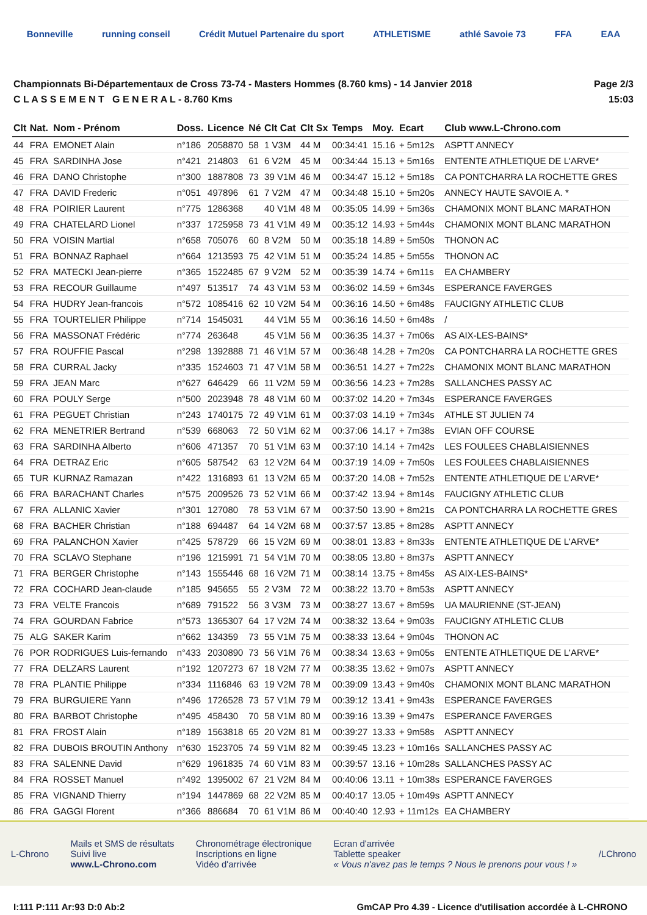Bonneville running conseil Crédit Mutuel Partenaire du sport ATHLETISME athlé Savoie 73 FFA EAA
Championnats Bi-Départementaux de Cross 73-74 - Masters Hommes (8.760 kms) - 14 Janvier 2018
C L A S S E M E N T G E N E R A L - 8.760 Kms
Page 2/3
15:03
| Clt | Nat. | Nom - Prénom | Doss. | Licence | Né | Clt Cat | Clt Sx | Temps | Moy. | Ecart | Club www.L-Chrono.com |
| --- | --- | --- | --- | --- | --- | --- | --- | --- | --- | --- | --- |
| 44 | FRA | EMONET Alain | n°186 | 2058870 | 58 | 1 V3M | 44 M | 00:34:41 | 15.16 | + 5m12s | ASPTT ANNECY |
| 45 | FRA | SARDINHA Jose | n°421 | 214803 | 61 | 6 V2M | 45 M | 00:34:44 | 15.13 | + 5m16s | ENTENTE ATHLETIQUE DE L'ARVE* |
| 46 | FRA | DANO Christophe | n°300 | 1887808 | 73 | 39 V1M | 46 M | 00:34:47 | 15.12 | + 5m18s | CA PONTCHARRA LA ROCHETTE GRES |
| 47 | FRA | DAVID Frederic | n°051 | 497896 | 61 | 7 V2M | 47 M | 00:34:48 | 15.10 | + 5m20s | ANNECY HAUTE SAVOIE A. * |
| 48 | FRA | POIRIER Laurent | n°775 | 1286368 | | 40 V1M | 48 M | 00:35:05 | 14.99 | + 5m36s | CHAMONIX MONT BLANC MARATHON |
| 49 | FRA | CHATELARD Lionel | n°337 | 1725958 | 73 | 41 V1M | 49 M | 00:35:12 | 14.93 | + 5m44s | CHAMONIX MONT BLANC MARATHON |
| 50 | FRA | VOISIN Martial | n°658 | 705076 | 60 | 8 V2M | 50 M | 00:35:18 | 14.89 | + 5m50s | THONON AC |
| 51 | FRA | BONNAZ Raphael | n°664 | 1213593 | 75 | 42 V1M | 51 M | 00:35:24 | 14.85 | + 5m55s | THONON AC |
| 52 | FRA | MATECKI Jean-pierre | n°365 | 1522485 | 67 | 9 V2M | 52 M | 00:35:39 | 14.74 | + 6m11s | EA CHAMBERY |
| 53 | FRA | RECOUR Guillaume | n°497 | 513517 | 74 | 43 V1M | 53 M | 00:36:02 | 14.59 | + 6m34s | ESPERANCE FAVERGES |
| 54 | FRA | HUDRY Jean-francois | n°572 | 1085416 | 62 | 10 V2M | 54 M | 00:36:16 | 14.50 | + 6m48s | FAUCIGNY ATHLETIC CLUB |
| 55 | FRA | TOURTELIER Philippe | n°714 | 1545031 | | 44 V1M | 55 M | 00:36:16 | 14.50 | + 6m48s | / |
| 56 | FRA | MASSONAT Frédéric | n°774 | 263648 | | 45 V1M | 56 M | 00:36:35 | 14.37 | + 7m06s | AS AIX-LES-BAINS* |
| 57 | FRA | ROUFFIE Pascal | n°298 | 1392888 | 71 | 46 V1M | 57 M | 00:36:48 | 14.28 | + 7m20s | CA PONTCHARRA LA ROCHETTE GRES |
| 58 | FRA | CURRAL Jacky | n°335 | 1524603 | 71 | 47 V1M | 58 M | 00:36:51 | 14.27 | + 7m22s | CHAMONIX MONT BLANC MARATHON |
| 59 | FRA | JEAN Marc | n°627 | 646429 | 66 | 11 V2M | 59 M | 00:36:56 | 14.23 | + 7m28s | SALLANCHES PASSY AC |
| 60 | FRA | POULY Serge | n°500 | 2023948 | 78 | 48 V1M | 60 M | 00:37:02 | 14.20 | + 7m34s | ESPERANCE FAVERGES |
| 61 | FRA | PEGUET Christian | n°243 | 1740175 | 72 | 49 V1M | 61 M | 00:37:03 | 14.19 | + 7m34s | ATHLE ST JULIEN 74 |
| 62 | FRA | MENETRIER Bertrand | n°539 | 668063 | 72 | 50 V1M | 62 M | 00:37:06 | 14.17 | + 7m38s | EVIAN OFF COURSE |
| 63 | FRA | SARDINHA Alberto | n°606 | 471357 | 70 | 51 V1M | 63 M | 00:37:10 | 14.14 | + 7m42s | LES FOULEES CHABLAISIENNES |
| 64 | FRA | DETRAZ Eric | n°605 | 587542 | 63 | 12 V2M | 64 M | 00:37:19 | 14.09 | + 7m50s | LES FOULEES CHABLAISIENNES |
| 65 | TUR | KURNAZ Ramazan | n°422 | 1316893 | 61 | 13 V2M | 65 M | 00:37:20 | 14.08 | + 7m52s | ENTENTE ATHLETIQUE DE L'ARVE* |
| 66 | FRA | BARACHANT Charles | n°575 | 2009526 | 73 | 52 V1M | 66 M | 00:37:42 | 13.94 | + 8m14s | FAUCIGNY ATHLETIC CLUB |
| 67 | FRA | ALLANIC Xavier | n°301 | 127080 | 78 | 53 V1M | 67 M | 00:37:50 | 13.90 | + 8m21s | CA PONTCHARRA LA ROCHETTE GRES |
| 68 | FRA | BACHER Christian | n°188 | 694487 | 64 | 14 V2M | 68 M | 00:37:57 | 13.85 | + 8m28s | ASPTT ANNECY |
| 69 | FRA | PALANCHON Xavier | n°425 | 578729 | 66 | 15 V2M | 69 M | 00:38:01 | 13.83 | + 8m33s | ENTENTE ATHLETIQUE DE L'ARVE* |
| 70 | FRA | SCLAVO Stephane | n°196 | 1215991 | 71 | 54 V1M | 70 M | 00:38:05 | 13.80 | + 8m37s | ASPTT ANNECY |
| 71 | FRA | BERGER Christophe | n°143 | 1555446 | 68 | 16 V2M | 71 M | 00:38:14 | 13.75 | + 8m45s | AS AIX-LES-BAINS* |
| 72 | FRA | COCHARD Jean-claude | n°185 | 945655 | 55 | 2 V3M | 72 M | 00:38:22 | 13.70 | + 8m53s | ASPTT ANNECY |
| 73 | FRA | VELTE Francois | n°689 | 791522 | 56 | 3 V3M | 73 M | 00:38:27 | 13.67 | + 8m59s | UA MAURIENNE (ST-JEAN) |
| 74 | FRA | GOURDAN Fabrice | n°573 | 1365307 | 64 | 17 V2M | 74 M | 00:38:32 | 13.64 | + 9m03s | FAUCIGNY ATHLETIC CLUB |
| 75 | ALG | SAKER Karim | n°662 | 134359 | 73 | 55 V1M | 75 M | 00:38:33 | 13.64 | + 9m04s | THONON AC |
| 76 | POR | RODRIGUES Luis-fernando | n°433 | 2030890 | 73 | 56 V1M | 76 M | 00:38:34 | 13.63 | + 9m05s | ENTENTE ATHLETIQUE DE L'ARVE* |
| 77 | FRA | DELZARS Laurent | n°192 | 1207273 | 67 | 18 V2M | 77 M | 00:38:35 | 13.62 | + 9m07s | ASPTT ANNECY |
| 78 | FRA | PLANTIE Philippe | n°334 | 1116846 | 63 | 19 V2M | 78 M | 00:39:09 | 13.43 | + 9m40s | CHAMONIX MONT BLANC MARATHON |
| 79 | FRA | BURGUIERE Yann | n°496 | 1726528 | 73 | 57 V1M | 79 M | 00:39:12 | 13.41 | + 9m43s | ESPERANCE FAVERGES |
| 80 | FRA | BARBOT Christophe | n°495 | 458430 | 70 | 58 V1M | 80 M | 00:39:16 | 13.39 | + 9m47s | ESPERANCE FAVERGES |
| 81 | FRA | FROST Alain | n°189 | 1563818 | 65 | 20 V2M | 81 M | 00:39:27 | 13.33 | + 9m58s | ASPTT ANNECY |
| 82 | FRA | DUBOIS BROUTIN Anthony | n°630 | 1523705 | 74 | 59 V1M | 82 M | 00:39:45 | 13.23 | + 10m16s | SALLANCHES PASSY AC |
| 83 | FRA | SALENNE David | n°629 | 1961835 | 74 | 60 V1M | 83 M | 00:39:57 | 13.16 | + 10m28s | SALLANCHES PASSY AC |
| 84 | FRA | ROSSET Manuel | n°492 | 1395002 | 67 | 21 V2M | 84 M | 00:40:06 | 13.11 | + 10m38s | ESPERANCE FAVERGES |
| 85 | FRA | VIGNAND Thierry | n°194 | 1447869 | 68 | 22 V2M | 85 M | 00:40:17 | 13.05 | + 10m49s | ASPTT ANNECY |
| 86 | FRA | GAGGI Florent | n°366 | 886684 | 70 | 61 V1M | 86 M | 00:40:40 | 12.93 | + 11m12s | EA CHAMBERY |
L-Chrono
Mails et SMS de résultats
Suivi live
www.L-Chrono.com
Chronométrage électronique
Inscriptions en ligne
Vidéo d'arrivée
Ecran d'arrivée
Tablette speaker
« Vous n'avez pas le temps ? Nous le prenons pour vous ! »
/LChrono
I:111 P:111 Ar:93 D:0 Ab:2 GmCAP Pro 4.39 - Licence d'utilisation accordée à L-CHRONO